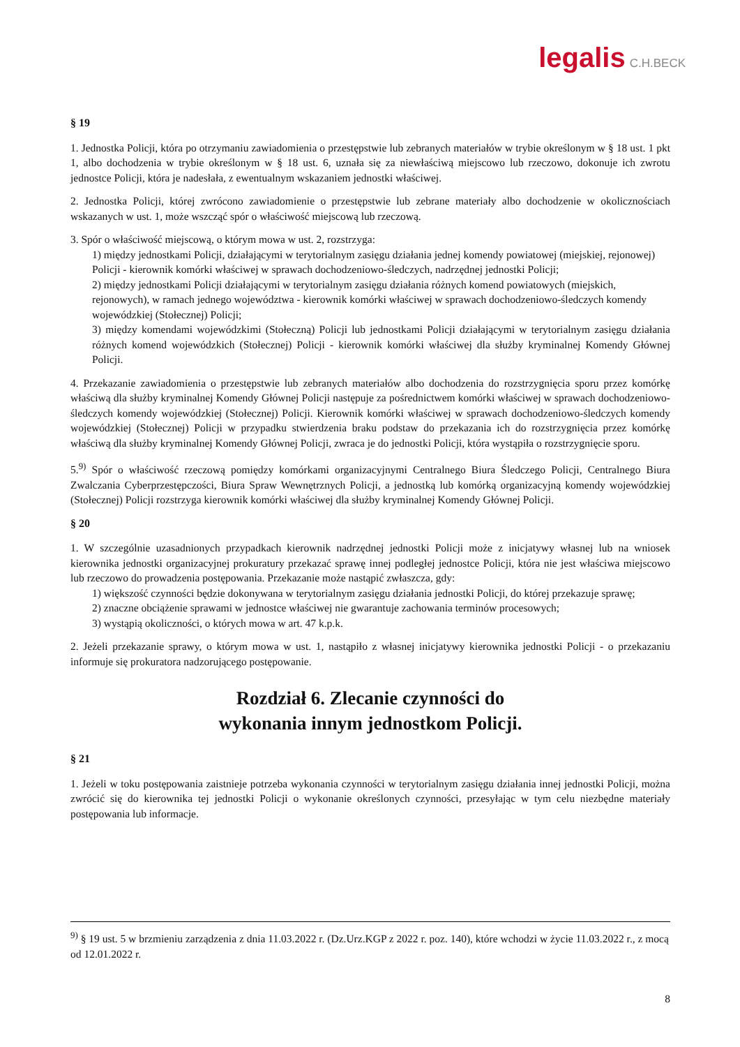legalis C.H.BECK
§ 19
1. Jednostka Policji, która po otrzymaniu zawiadomienia o przestępstwie lub zebranych materiałów w trybie określonym w § 18 ust. 1 pkt 1, albo dochodzenia w trybie określonym w § 18 ust. 6, uznała się za niewłaściwą miejscowo lub rzeczowo, dokonuje ich zwrotu jednostce Policji, która je nadesłała, z ewentualnym wskazaniem jednostki właściwej.
2. Jednostka Policji, której zwrócono zawiadomienie o przestępstwie lub zebrane materiały albo dochodzenie w okolicznościach wskazanych w ust. 1, może wszcząć spór o właściwość miejscową lub rzeczową.
3. Spór o właściwość miejscową, o którym mowa w ust. 2, rozstrzyga:
1) między jednostkami Policji, działającymi w terytorialnym zasięgu działania jednej komendy powiatowej (miejskiej, rejonowej) Policji - kierownik komórki właściwej w sprawach dochodzeniowo-śledczych, nadrzędnej jednostki Policji;
2) między jednostkami Policji działającymi w terytorialnym zasięgu działania różnych komend powiatowych (miejskich, rejonowych), w ramach jednego województwa - kierownik komórki właściwej w sprawach dochodzeniowo-śledczych komendy wojewódzkiej (Stołecznej) Policji;
3) między komendami wojewódzkimi (Stołeczną) Policji lub jednostkami Policji działającymi w terytorialnym zasięgu działania różnych komend wojewódzkich (Stołecznej) Policji - kierownik komórki właściwej dla służby kryminalnej Komendy Głównej Policji.
4. Przekazanie zawiadomienia o przestępstwie lub zebranych materiałów albo dochodzenia do rozstrzygnięcia sporu przez komórkę właściwą dla służby kryminalnej Komendy Głównej Policji następuje za pośrednictwem komórki właściwej w sprawach dochodzeniowo-śledczych komendy wojewódzkiej (Stołecznej) Policji. Kierownik komórki właściwej w sprawach dochodzeniowo-śledczych komendy wojewódzkiej (Stołecznej) Policji w przypadku stwierdzenia braku podstaw do przekazania ich do rozstrzygnięcia przez komórkę właściwą dla służby kryminalnej Komendy Głównej Policji, zwraca je do jednostki Policji, która wystąpiła o rozstrzygnięcie sporu.
5.<sup>9)</sup> Spór o właściwość rzeczową pomiędzy komórkami organizacyjnymi Centralnego Biura Śledczego Policji, Centralnego Biura Zwalczania Cyberprzestępczości, Biura Spraw Wewnętrznych Policji, a jednostką lub komórką organizacyjną komendy wojewódzkiej (Stołecznej) Policji rozstrzyga kierownik komórki właściwej dla służby kryminalnej Komendy Głównej Policji.
§ 20
1. W szczególnie uzasadnionych przypadkach kierownik nadrzędnej jednostki Policji może z inicjatywy własnej lub na wniosek kierownika jednostki organizacyjnej prokuratury przekazać sprawę innej podległej jednostce Policji, która nie jest właściwa miejscowo lub rzeczowo do prowadzenia postępowania. Przekazanie może nastąpić zwłaszcza, gdy:
1) większość czynności będzie dokonywana w terytorialnym zasięgu działania jednostki Policji, do której przekazuje sprawę;
2) znaczne obciążenie sprawami w jednostce właściwej nie gwarantuje zachowania terminów procesowych;
3) wystąpią okoliczności, o których mowa w art. 47 k.p.k.
2. Jeżeli przekazanie sprawy, o którym mowa w ust. 1, nastąpiło z własnej inicjatywy kierownika jednostki Policji - o przekazaniu informuje się prokuratora nadzorującego postępowanie.
Rozdział 6. Zlecanie czynności do
wykonania innym jednostkom Policji.
§ 21
1. Jeżeli w toku postępowania zaistnieje potrzeba wykonania czynności w terytorialnym zasięgu działania innej jednostki Policji, można zwrócić się do kierownika tej jednostki Policji o wykonanie określonych czynności, przesyłając w tym celu niezbędne materiały postępowania lub informacje.
<sup>9)</sup> § 19 ust. 5 w brzmieniu zarządzenia z dnia 11.03.2022 r. (Dz.Urz.KGP z 2022 r. poz. 140), które wchodzi w życie 11.03.2022 r., z mocą od 12.01.2022 r.
8